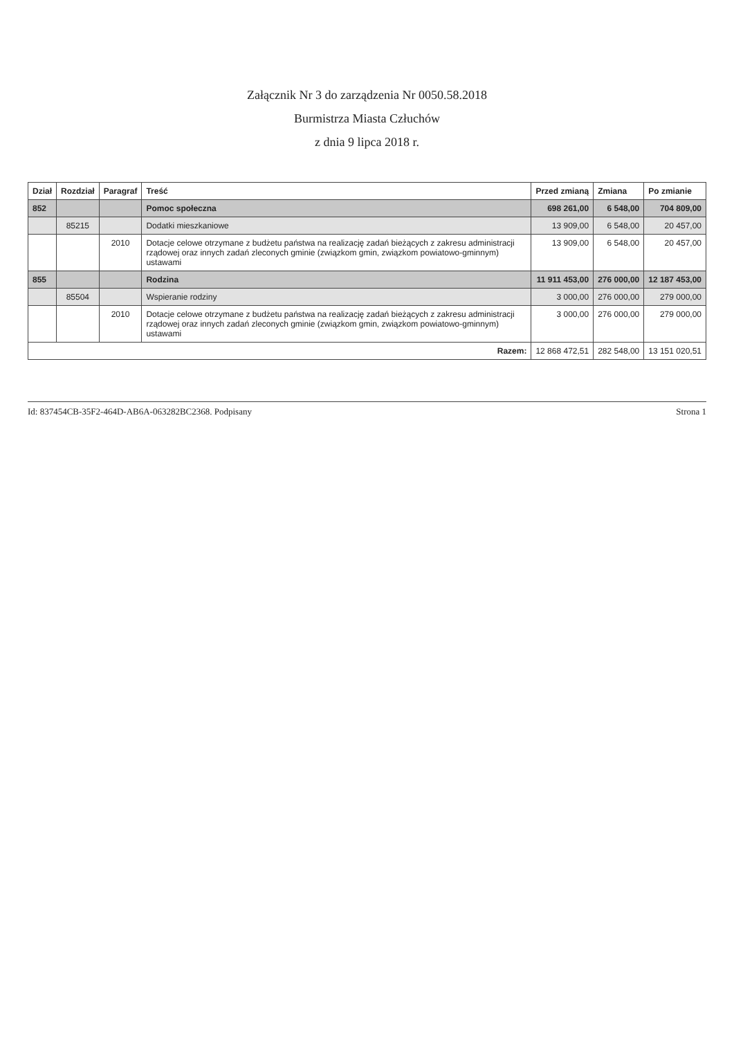Załącznik Nr 3 do zarządzenia Nr 0050.58.2018
Burmistrza Miasta Człuchów
z dnia 9 lipca 2018 r.
| Dział | Rozdział | Paragraf | Treść | Przed zmianą | Zmiana | Po zmianie |
| --- | --- | --- | --- | --- | --- | --- |
| 852 | | | Pomoc społeczna | 698 261,00 | 6 548,00 | 704 809,00 |
| | 85215 | | Dodatki mieszkaniowe | 13 909,00 | 6 548,00 | 20 457,00 |
| | | 2010 | Dotacje celowe otrzymane z budżetu państwa na realizację zadań bieżących z zakresu administracji rządowej oraz innych zadań zleconych gminie (związkom gmin, związkom powiatowo-gminnym) ustawami | 13 909,00 | 6 548,00 | 20 457,00 |
| 855 | | | Rodzina | 11 911 453,00 | 276 000,00 | 12 187 453,00 |
| | 85504 | | Wspieranie rodziny | 3 000,00 | 276 000,00 | 279 000,00 |
| | | 2010 | Dotacje celowe otrzymane z budżetu państwa na realizację zadań bieżących z zakresu administracji rządowej oraz innych zadań zleconych gminie (związkom gmin, związkom powiatowo-gminnym) ustawami | 3 000,00 | 276 000,00 | 279 000,00 |
| Razem: | | | | 12 868 472,51 | 282 548,00 | 13 151 020,51 |
Id: 837454CB-35F2-464D-AB6A-063282BC2368. Podpisany Strona 1